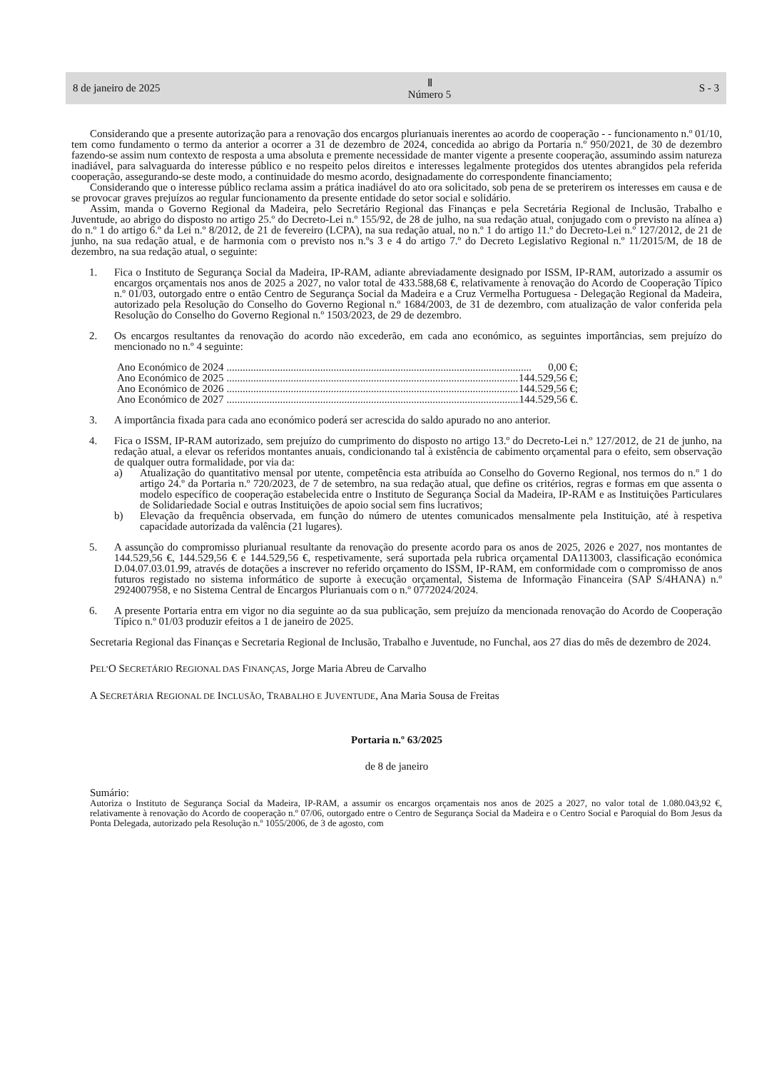8 de janeiro de 2025 Ⅱ
Número 5 S - 3
Considerando que a presente autorização para a renovação dos encargos plurianuais inerentes ao acordo de cooperação - - funcionamento n.º 01/10, tem como fundamento o termo da anterior a ocorrer a 31 de dezembro de 2024, concedida ao abrigo da Portaria n.º 950/2021, de 30 de dezembro fazendo-se assim num contexto de resposta a uma absoluta e premente necessidade de manter vigente a presente cooperação, assumindo assim natureza inadiável, para salvaguarda do interesse público e no respeito pelos direitos e interesses legalmente protegidos dos utentes abrangidos pela referida cooperação, assegurando-se deste modo, a continuidade do mesmo acordo, designadamente do correspondente financiamento;
Considerando que o interesse público reclama assim a prática inadiável do ato ora solicitado, sob pena de se preterirem os interesses em causa e de se provocar graves prejuízos ao regular funcionamento da presente entidade do setor social e solidário.
Assim, manda o Governo Regional da Madeira, pelo Secretário Regional das Finanças e pela Secretária Regional de Inclusão, Trabalho e Juventude, ao abrigo do disposto no artigo 25.º do Decreto-Lei n.º 155/92, de 28 de julho, na sua redação atual, conjugado com o previsto na alínea a) do n.º 1 do artigo 6.º da Lei n.º 8/2012, de 21 de fevereiro (LCPA), na sua redação atual, no n.º 1 do artigo 11.º do Decreto-Lei n.º 127/2012, de 21 de junho, na sua redação atual, e de harmonia com o previsto nos n.ºs 3 e 4 do artigo 7.º do Decreto Legislativo Regional n.º 11/2015/M, de 18 de dezembro, na sua redação atual, o seguinte:
1. Fica o Instituto de Segurança Social da Madeira, IP-RAM, adiante abreviadamente designado por ISSM, IP-RAM, autorizado a assumir os encargos orçamentais nos anos de 2025 a 2027, no valor total de 433.588,68 €, relativamente à renovação do Acordo de Cooperação Típico n.º 01/03, outorgado entre o então Centro de Segurança Social da Madeira e a Cruz Vermelha Portuguesa - Delegação Regional da Madeira, autorizado pela Resolução do Conselho do Governo Regional n.º 1684/2003, de 31 de dezembro, com atualização de valor conferida pela Resolução do Conselho do Governo Regional n.º 1503/2023, de 29 de dezembro.
2. Os encargos resultantes da renovação do acordo não excederão, em cada ano económico, as seguintes importâncias, sem prejuízo do mencionado no n.º 4 seguinte:
Ano Económico de 2024.................................................................................................................. 0,00 €;
Ano Económico de 2025.................................................................................................................. 144.529,56 €;
Ano Económico de 2026.................................................................................................................. 144.529,56 €;
Ano Económico de 2027.................................................................................................................. 144.529,56 €.
3. A importância fixada para cada ano económico poderá ser acrescida do saldo apurado no ano anterior.
4. Fica o ISSM, IP-RAM autorizado, sem prejuízo do cumprimento do disposto no artigo 13.º do Decreto-Lei n.º 127/2012, de 21 de junho, na redação atual, a elevar os referidos montantes anuais, condicionando tal à existência de cabimento orçamental para o efeito, sem observação de qualquer outra formalidade, por via da:
a) Atualização do quantitativo mensal por utente, competência esta atribuída ao Conselho do Governo Regional, nos termos do n.º 1 do artigo 24.º da Portaria n.º 720/2023, de 7 de setembro, na sua redação atual, que define os critérios, regras e formas em que assenta o modelo específico de cooperação estabelecida entre o Instituto de Segurança Social da Madeira, IP-RAM e as Instituições Particulares de Solidariedade Social e outras Instituições de apoio social sem fins lucrativos;
b) Elevação da frequência observada, em função do número de utentes comunicados mensalmente pela Instituição, até à respetiva capacidade autorizada da valência (21 lugares).
5. A assunção do compromisso plurianual resultante da renovação do presente acordo para os anos de 2025, 2026 e 2027, nos montantes de 144.529,56 €, 144.529,56 € e 144.529,56 €, respetivamente, será suportada pela rubrica orçamental DA113003, classificação económica D.04.07.03.01.99, através de dotações a inscrever no referido orçamento do ISSM, IP-RAM, em conformidade com o compromisso de anos futuros registado no sistema informático de suporte à execução orçamental, Sistema de Informação Financeira (SAP S/4HANA) n.º 2924007958, e no Sistema Central de Encargos Plurianuais com o n.º 0772024/2024.
6. A presente Portaria entra em vigor no dia seguinte ao da sua publicação, sem prejuízo da mencionada renovação do Acordo de Cooperação Típico n.º 01/03 produzir efeitos a 1 de janeiro de 2025.
Secretaria Regional das Finanças e Secretaria Regional de Inclusão, Trabalho e Juventude, no Funchal, aos 27 dias do mês de dezembro de 2024.
PEL’O SECRETÁRIO REGIONAL DAS FINANÇAS, Jorge Maria Abreu de Carvalho
A SECRETÁRIA REGIONAL DE INCLUSÃO, TRABALHO E JUVENTUDE, Ana Maria Sousa de Freitas
Portaria n.º 63/2025
de 8 de janeiro
Sumário:
Autoriza o Instituto de Segurança Social da Madeira, IP-RAM, a assumir os encargos orçamentais nos anos de 2025 a 2027, no valor total de 1.080.043,92 €, relativamente à renovação do Acordo de cooperação n.º 07/06, outorgado entre o Centro de Segurança Social da Madeira e o Centro Social e Paroquial do Bom Jesus da Ponta Delegada, autorizado pela Resolução n.º 1055/2006, de 3 de agosto, com